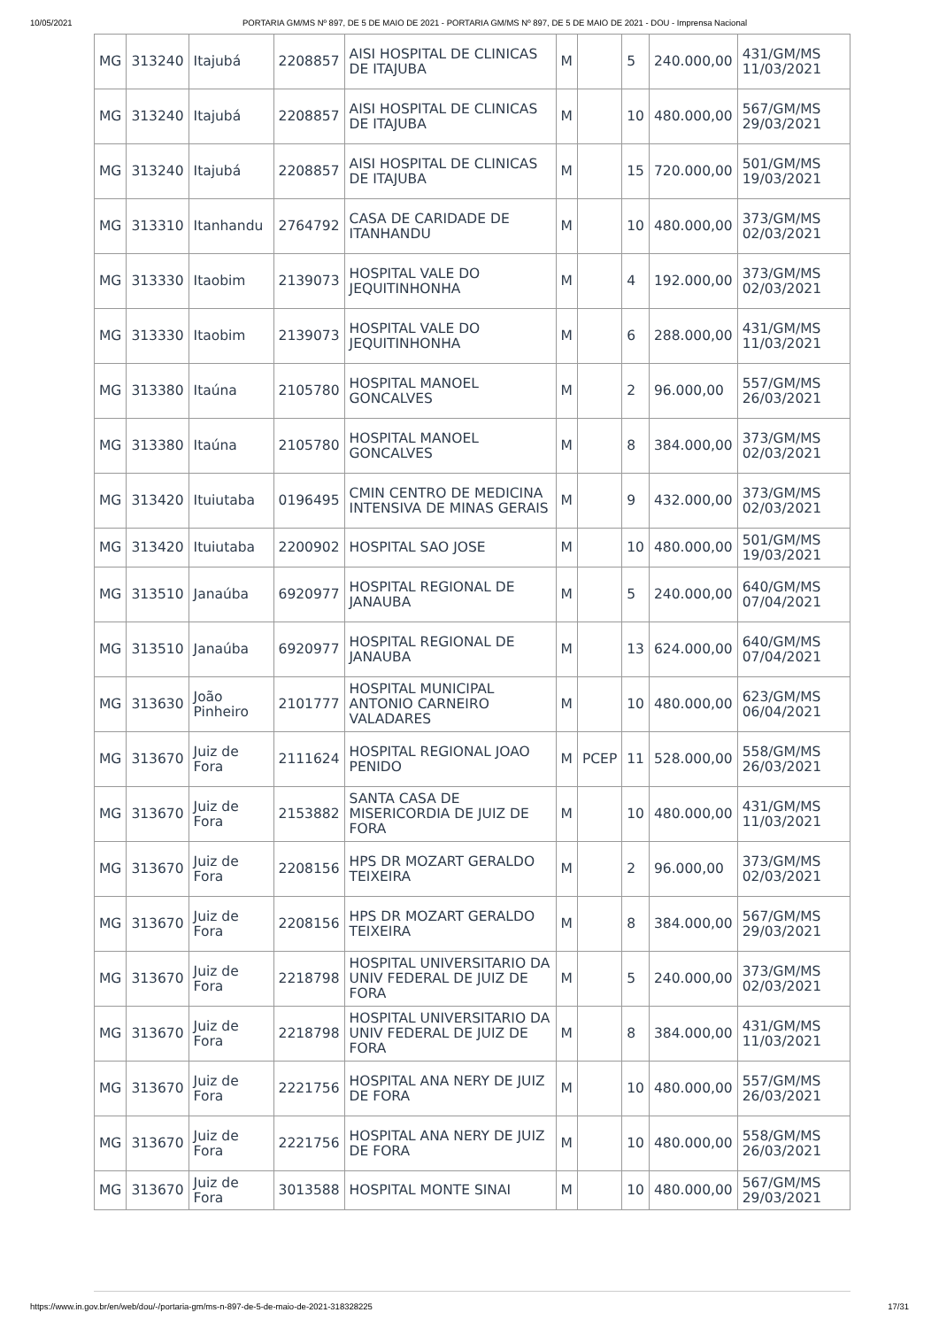10/05/2021 PORTARIA GM/MS Nº 897, DE 5 DE MAIO DE 2021 - PORTARIA GM/MS Nº 897, DE 5 DE MAIO DE 2021 - DOU - Imprensa Nacional
| MG | 313240 | Itajubá | 2208857 | AISI HOSPITAL DE CLINICAS DE ITAJUBA | M | | 5 | 240.000,00 | 431/GM/MS 11/03/2021 |
| MG | 313240 | Itajubá | 2208857 | AISI HOSPITAL DE CLINICAS DE ITAJUBA | M | | 10 | 480.000,00 | 567/GM/MS 29/03/2021 |
| MG | 313240 | Itajubá | 2208857 | AISI HOSPITAL DE CLINICAS DE ITAJUBA | M | | 15 | 720.000,00 | 501/GM/MS 19/03/2021 |
| MG | 313310 | Itanhandu | 2764792 | CASA DE CARIDADE DE ITANHANDU | M | | 10 | 480.000,00 | 373/GM/MS 02/03/2021 |
| MG | 313330 | Itaobim | 2139073 | HOSPITAL VALE DO JEQUITINHONHA | M | | 4 | 192.000,00 | 373/GM/MS 02/03/2021 |
| MG | 313330 | Itaobim | 2139073 | HOSPITAL VALE DO JEQUITINHONHA | M | | 6 | 288.000,00 | 431/GM/MS 11/03/2021 |
| MG | 313380 | Itaúna | 2105780 | HOSPITAL MANOEL GONCALVES | M | | 2 | 96.000,00 | 557/GM/MS 26/03/2021 |
| MG | 313380 | Itaúna | 2105780 | HOSPITAL MANOEL GONCALVES | M | | 8 | 384.000,00 | 373/GM/MS 02/03/2021 |
| MG | 313420 | Ituiutaba | 0196495 | CMIN CENTRO DE MEDICINA INTENSIVA DE MINAS GERAIS | M | | 9 | 432.000,00 | 373/GM/MS 02/03/2021 |
| MG | 313420 | Ituiutaba | 2200902 | HOSPITAL SAO JOSE | M | | 10 | 480.000,00 | 501/GM/MS 19/03/2021 |
| MG | 313510 | Janaúba | 6920977 | HOSPITAL REGIONAL DE JANAUBA | M | | 5 | 240.000,00 | 640/GM/MS 07/04/2021 |
| MG | 313510 | Janaúba | 6920977 | HOSPITAL REGIONAL DE JANAUBA | M | | 13 | 624.000,00 | 640/GM/MS 07/04/2021 |
| MG | 313630 | João Pinheiro | 2101777 | HOSPITAL MUNICIPAL ANTONIO CARNEIRO VALADARES | M | | 10 | 480.000,00 | 623/GM/MS 06/04/2021 |
| MG | 313670 | Juiz de Fora | 2111624 | HOSPITAL REGIONAL JOAO PENIDO | M | PCEP | 11 | 528.000,00 | 558/GM/MS 26/03/2021 |
| MG | 313670 | Juiz de Fora | 2153882 | SANTA CASA DE MISERICORDIA DE JUIZ DE FORA | M | | 10 | 480.000,00 | 431/GM/MS 11/03/2021 |
| MG | 313670 | Juiz de Fora | 2208156 | HPS DR MOZART GERALDO TEIXEIRA | M | | 2 | 96.000,00 | 373/GM/MS 02/03/2021 |
| MG | 313670 | Juiz de Fora | 2208156 | HPS DR MOZART GERALDO TEIXEIRA | M | | 8 | 384.000,00 | 567/GM/MS 29/03/2021 |
| MG | 313670 | Juiz de Fora | 2218798 | HOSPITAL UNIVERSITARIO DA UNIV FEDERAL DE JUIZ DE FORA | M | | 5 | 240.000,00 | 373/GM/MS 02/03/2021 |
| MG | 313670 | Juiz de Fora | 2218798 | HOSPITAL UNIVERSITARIO DA UNIV FEDERAL DE JUIZ DE FORA | M | | 8 | 384.000,00 | 431/GM/MS 11/03/2021 |
| MG | 313670 | Juiz de Fora | 2221756 | HOSPITAL ANA NERY DE JUIZ DE FORA | M | | 10 | 480.000,00 | 557/GM/MS 26/03/2021 |
| MG | 313670 | Juiz de Fora | 2221756 | HOSPITAL ANA NERY DE JUIZ DE FORA | M | | 10 | 480.000,00 | 558/GM/MS 26/03/2021 |
| MG | 313670 | Juiz de Fora | 3013588 | HOSPITAL MONTE SINAI | M | | 10 | 480.000,00 | 567/GM/MS 29/03/2021 |
https://www.in.gov.br/en/web/dou/-/portaria-gm/ms-n-897-de-5-de-maio-de-2021-318328225 17/31